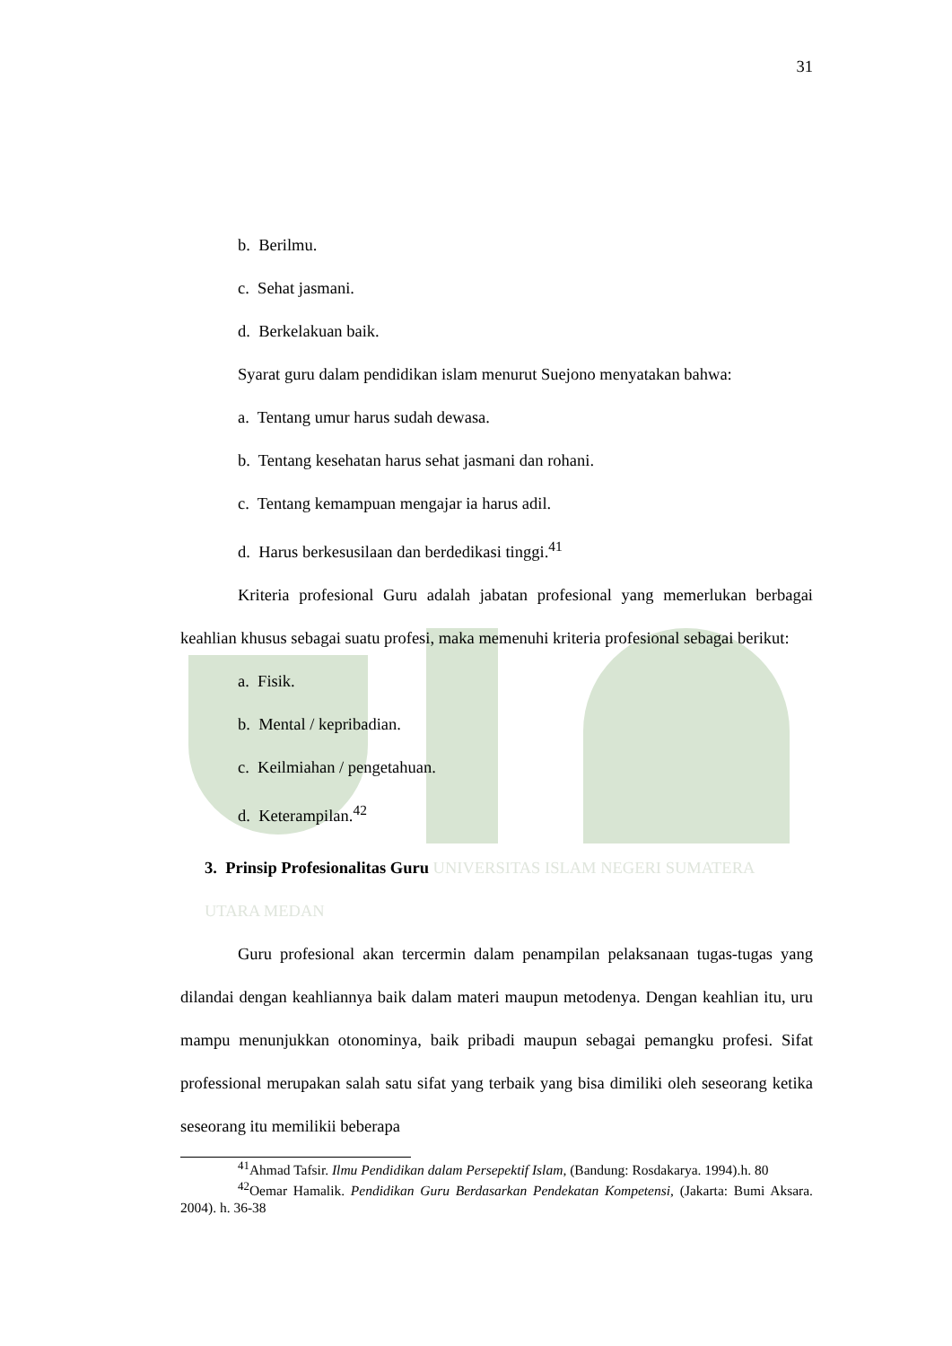31
b. Berilmu.
c. Sehat jasmani.
d. Berkelakuan baik.
Syarat guru dalam pendidikan islam menurut Suejono menyatakan bahwa:
a. Tentang umur harus sudah dewasa.
b. Tentang kesehatan harus sehat jasmani dan rohani.
c. Tentang kemampuan mengajar ia harus adil.
d. Harus berkesusilaan dan berdedikasi tinggi.<sup>41</sup>
Kriteria profesional Guru adalah jabatan profesional yang memerlukan berbagai keahlian khusus sebagai suatu profesi, maka memenuhi kriteria profesional sebagai berikut:
a. Fisik.
b. Mental / kepribadian.
c. Keilmiahan / pengetahuan.
d. Keterampilan.<sup>42</sup>
3. Prinsip Profesionalitas Guru UNIVERSITAS ISLAM NEGERI SUMATERA UTARA MEDAN
Guru profesional akan tercermin dalam penampilan pelaksanaan tugas-tugas yang dilandai dengan keahliannya baik dalam materi maupun metodenya. Dengan keahlian itu, uru mampu menunjukkan otonominya, baik pribadi maupun sebagai pemangku profesi. Sifat professional merupakan salah satu sifat yang terbaik yang bisa dimiliki oleh seseorang ketika seseorang itu memilikii beberapa
<sup>41</sup> Ahmad Tafsir. Ilmu Pendidikan dalam Persepektif Islam, (Bandung: Rosdakarya. 1994).h. 80
<sup>42</sup> Oemar Hamalik. Pendidikan Guru Berdasarkan Pendekatan Kompetensi, (Jakarta: Bumi Aksara. 2004). h. 36-38